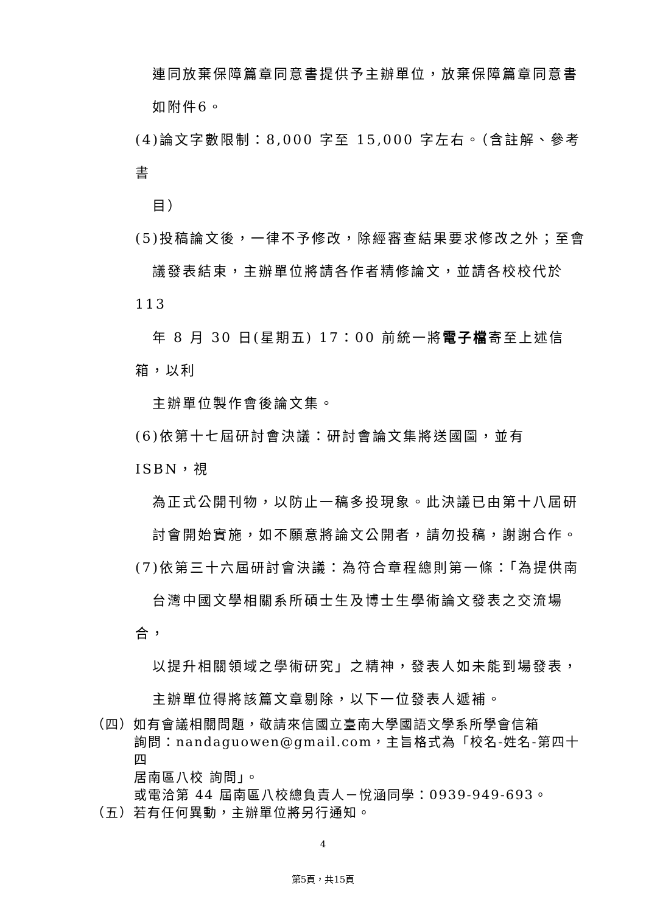連同放棄保障篇章同意書提供予主辦單位，放棄保障篇章同意書
如附件6。
(4)論文字數限制：8,000 字至 15,000 字左右。（含註解、參考書
目）
(5)投稿論文後，一律不予修改，除經審查結果要求修改之外；至會
議發表結束，主辦單位將請各作者精修論文，並請各校校代於 113
年 8 月 30 日(星期五) 17：00 前統一將電子檔寄至上述信箱，以利
主辦單位製作會後論文集。
(6)依第十七屆研討會決議：研討會論文集將送國圖，並有 ISBN，視
為正式公開刊物，以防止一稿多投現象。此決議已由第十八屆研
討會開始實施，如不願意將論文公開者，請勿投稿，謝謝合作。
(7)依第三十六屆研討會決議：為符合章程總則第一條：「為提供南
台灣中國文學相關系所碩士生及博士生學術論文發表之交流場合，
以提升相關領域之學術研究」之精神，發表人如未能到場發表，
主辦單位得將該篇文章剔除，以下一位發表人遞補。
（四）如有會議相關問題，敬請來信國立臺南大學國語文學系所學會信箱
詢問：nandaguowen@gmail.com，主旨格式為「校名-姓名-第四十四
居南區八校 詢問」。
或電洽第 44 屆南區八校總負責人－悅涵同學：0939-949-693。
（五）若有任何異動，主辦單位將另行通知。
4
第5頁，共15頁